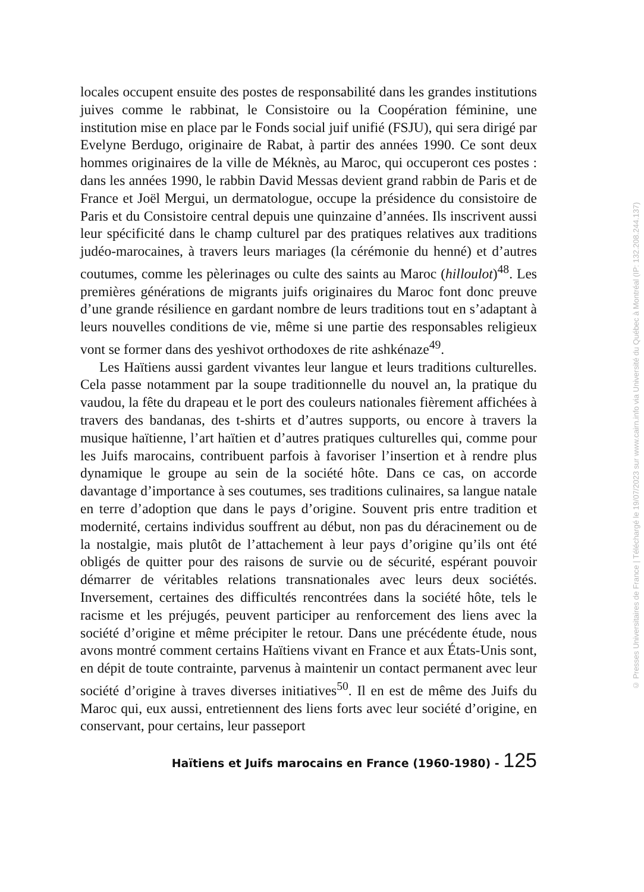locales occupent ensuite des postes de responsabilité dans les grandes institutions juives comme le rabbinat, le Consistoire ou la Coopération féminine, une institution mise en place par le Fonds social juif unifié (FSJU), qui sera dirigé par Evelyne Berdugo, originaire de Rabat, à partir des années 1990. Ce sont deux hommes originaires de la ville de Méknès, au Maroc, qui occuperont ces postes : dans les années 1990, le rabbin David Messas devient grand rabbin de Paris et de France et Joël Mergui, un dermatologue, occupe la présidence du consistoire de Paris et du Consistoire central depuis une quinzaine d’années. Ils inscrivent aussi leur spécificité dans le champ culturel par des pratiques relatives aux traditions judéo-marocaines, à travers leurs mariages (la cérémonie du henné) et d’autres coutumes, comme les pèlerinages ou culte des saints au Maroc (hilloulot)<sup>48</sup>. Les premières générations de migrants juifs originaires du Maroc font donc preuve d’une grande résilience en gardant nombre de leurs traditions tout en s’adaptant à leurs nouvelles conditions de vie, même si une partie des responsables religieux vont se former dans des yeshivot orthodoxes de rite ashkénaze<sup>49</sup>.
Les Haïtiens aussi gardent vivantes leur langue et leurs traditions culturelles. Cela passe notamment par la soupe traditionnelle du nouvel an, la pratique du vaudou, la fête du drapeau et le port des couleurs nationales fièrement affichées à travers des bandanas, des t-shirts et d’autres supports, ou encore à travers la musique haïtienne, l’art haïtien et d’autres pratiques culturelles qui, comme pour les Juifs marocains, contribuent parfois à favoriser l’insertion et à rendre plus dynamique le groupe au sein de la société hôte. Dans ce cas, on accorde davantage d’importance à ses coutumes, ses traditions culinaires, sa langue natale en terre d’adoption que dans le pays d’origine. Souvent pris entre tradition et modernité, certains individus souffrent au début, non pas du déracinement ou de la nostalgie, mais plutôt de l’attachement à leur pays d’origine qu’ils ont été obligés de quitter pour des raisons de survie ou de sécurité, espérant pouvoir démarrer de véritables relations transnationales avec leurs deux sociétés. Inversement, certaines des difficultés rencontrées dans la société hôte, tels le racisme et les préjugés, peuvent participer au renforcement des liens avec la société d’origine et même précipiter le retour. Dans une précédente étude, nous avons montré comment certains Haïtiens vivant en France et aux États-Unis sont, en dépit de toute contrainte, parvenus à maintenir un contact permanent avec leur société d’origine à traves diverses initiatives<sup>50</sup>. Il en est de même des Juifs du Maroc qui, eux aussi, entretiennent des liens forts avec leur société d’origine, en conservant, pour certains, leur passeport
Haïtiens et Juifs marocains en France (1960-1980) - 125
© Presses Universitaires de France | Téléchargé le 19/07/2023 sur www.cairn.info via Université du Québec à Montréal (IP: 132.208.244.137)